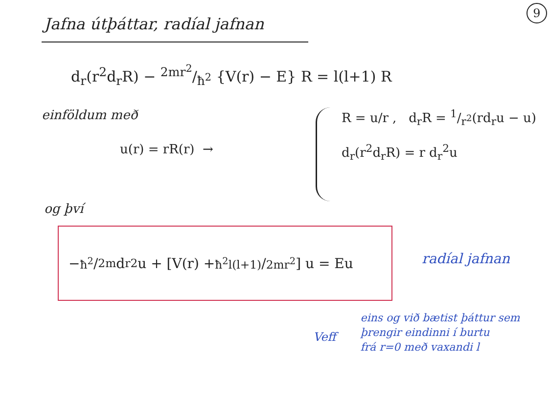9
Jafna útþáttar, radíal jafnan
d<sub>r</sub>(r<sup>2</sup>d<sub>r</sub>R) − 2mr<sup>2</sup>/ħ<sup>2</sup> {V(r) − E} R = l(l+1) R
einföldum með
u(r) = rR(r) →
R = u/r , d<sub>r</sub>R = 1/r<sup>2</sup>(rd<sub>r</sub>u − u)
d<sub>r</sub>(r<sup>2</sup>d<sub>r</sub>R) = r d<sub>r</sub><sup>2</sup>u
og því
− ħ<sup>2</sup>/2m d<sub>r</sub><sup>2</sup>u + [V(r) + ħ<sup>2</sup>l(l+1)/2mr<sup>2</sup>] u = Eu
radíal jafnan
Veff
eins og við bætist þáttur sem
þrengir eindinni í burtu
frá r=0 með vaxandi l